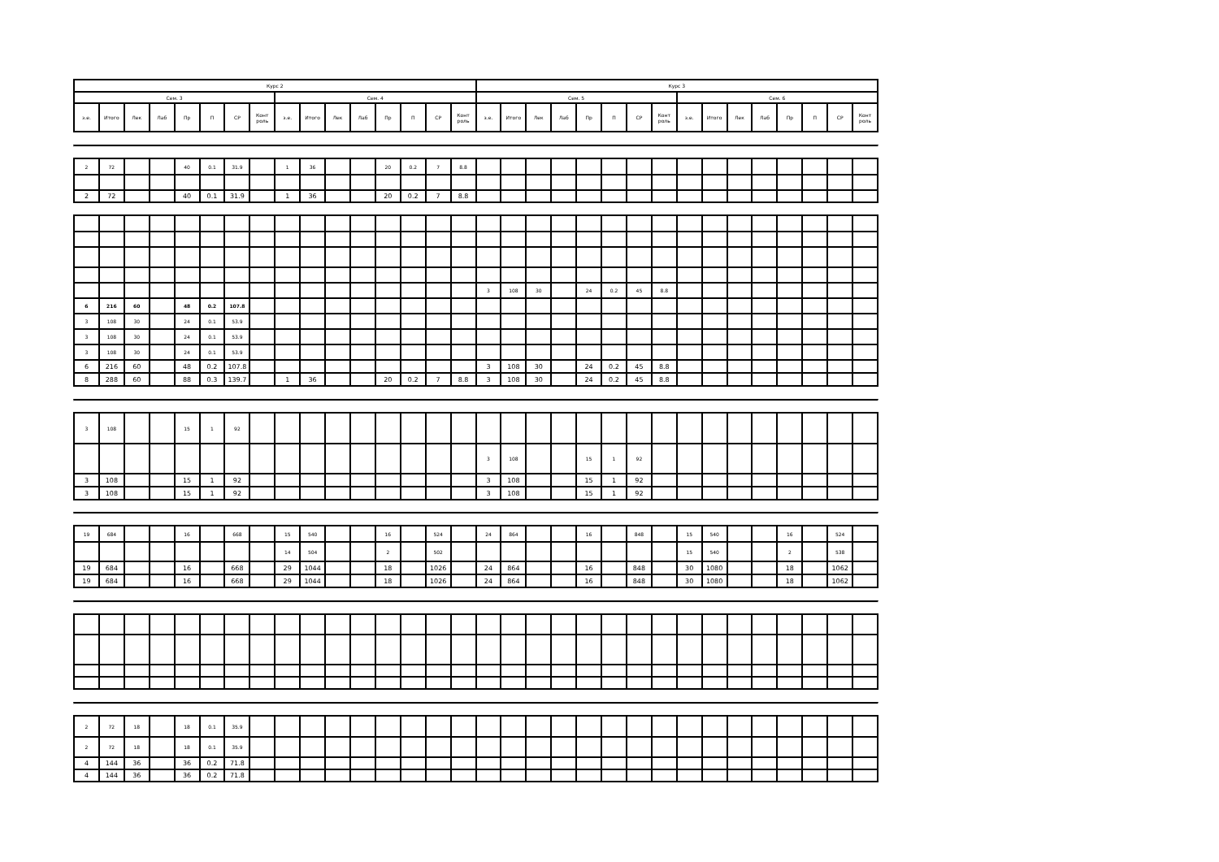| Курс 2 | | | | | | | | | | | | | | | | Курс 3 | | | | | | | | | | | | | | | |
| --- | --- | --- | --- | --- | --- | --- | --- | --- | --- | --- | --- | --- | --- | --- | --- | --- | --- | --- | --- | --- | --- | --- | --- | --- | --- | --- | --- | --- | --- | --- | --- |
| Сем. 3 | | | | | | | | Сем. 4 | | | | | | | | Сем. 5 | | | | | | | | Сем. 6 | | | | | | | |
| з.е. | Итого | Лек | Лаб | Пр | П | СР | Конт роль | з.е. | Итого | Лек | Лаб | Пр | П | СР | Конт роль | з.е. | Итого | Лек | Лаб | Пр | П | СР | Конт роль | з.е. | Итого | Лек | Лаб | Пр | П | СР | Конт роль |
| 2 | 72 | | | 40 | 0.1 | 31.9 | | 1 | 36 | | | 20 | 0.2 | 7 | 8.8 | | | | | | | | | | | | | | | | |
| 2 | 72 | | | 40 | 0.1 | 31.9 | | 1 | 36 | | | 20 | 0.2 | 7 | 8.8 | | | | | | | | | | | | | | | | |
| | | | | | | | | | | | | | | | | 3 | 108 | 30 | | 24 | 0.2 | 45 | 8.8 | | | | | | | | |
| 6 | 216 | 60 | | 48 | 0.2 | 107.8 | | | | | | | | | | | | | | | | | | | | | | | | | |
| 3 | 108 | 30 | | 24 | 0.1 | 53.9 | | | | | | | | | | | | | | | | | | | | | | | | | |
| 3 | 108 | 30 | | 24 | 0.1 | 53.9 | | | | | | | | | | | | | | | | | | | | | | | | | |
| 3 | 108 | 30 | | 24 | 0.1 | 53.9 | | | | | | | | | | | | | | | | | | | | | | | | | |
| 6 | 216 | 60 | | 48 | 0.2 | 107.8 | | | | | | | | | | 3 | 108 | 30 | | 24 | 0.2 | 45 | 8.8 | | | | | | | | |
| 8 | 288 | 60 | | 88 | 0.3 | 139.7 | | 1 | 36 | | | 20 | 0.2 | 7 | 8.8 | 3 | 108 | 30 | | 24 | 0.2 | 45 | 8.8 | | | | | | | | |
| 3 | 108 | | | 15 | 1 | 92 | | | | | | | | | | | | | | | | | | | | | | | | | |
| | | | | | | | | | | | | | | | | 3 | 108 | | | 15 | 1 | 92 | | | | | | | | | |
| 3 | 108 | | | 15 | 1 | 92 | | | | | | | | | | 3 | 108 | | | 15 | 1 | 92 | | | | | | | | | |
| 3 | 108 | | | 15 | 1 | 92 | | | | | | | | | | 3 | 108 | | | 15 | 1 | 92 | | | | | | | | | |
| 19 | 684 | | | 16 | | 668 | | 15 | 540 | | | 16 | | 524 | | 24 | 864 | | | 16 | | 848 | | 15 | 540 | | | 16 | | 524 | |
| | | | | | | | | 14 | 504 | | | 2 | | 502 | | | | | | | | | | 15 | 540 | | | 2 | | 538 | |
| 19 | 684 | | | 16 | | 668 | | 29 | 1044 | | | 18 | | 1026 | | 24 | 864 | | | 16 | | 848 | | 30 | 1080 | | | 18 | | 1062 | |
| 19 | 684 | | | 16 | | 668 | | 29 | 1044 | | | 18 | | 1026 | | 24 | 864 | | | 16 | | 848 | | 30 | 1080 | | | 18 | | 1062 | |
| 2 | 72 | 18 | | 18 | 0.1 | 35.9 | | | | | | | | | | | | | | | | | | | | | | | | | |
| 2 | 72 | 18 | | 18 | 0.1 | 35.9 | | | | | | | | | | | | | | | | | | | | | | | | | |
| 4 | 144 | 36 | | 36 | 0.2 | 71.8 | | | | | | | | | | | | | | | | | | | | | | | | | |
| 4 | 144 | 36 | | 36 | 0.2 | 71.8 | | | | | | | | | | | | | | | | | | | | | | | | | |